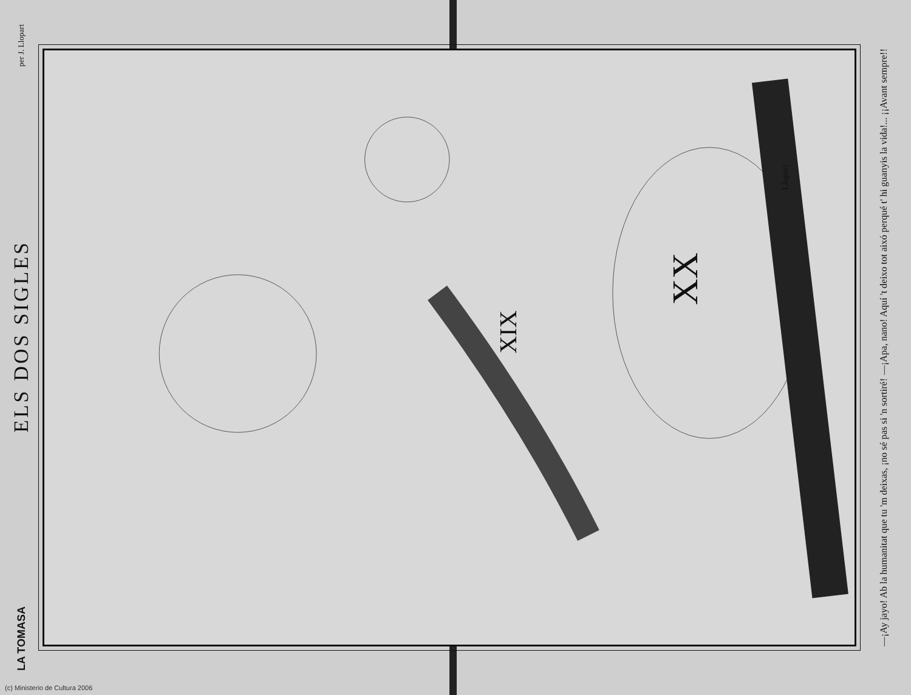per J. Llopart
ELS DOS SIGLES
LA TOMASA
XIX
XX
Llopart
—¡Apa, nano! Aquí 't deixo tot aixó perqué t' hi guanyis la vida!... ¡¡Avant sempre!!
—¡Ay jayo! Ab la humanitat que tu 'm deixas, ¡no sé pas si 'n sortiré!
(c) Ministerio de Cultura 2006